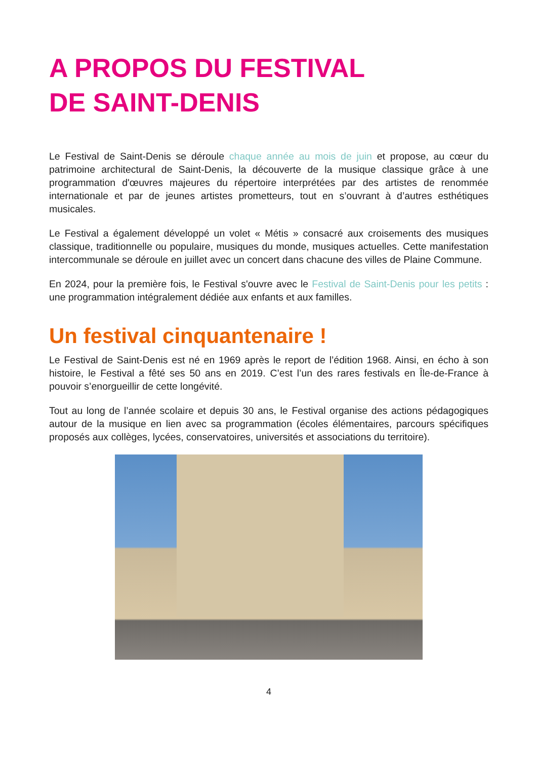A PROPOS DU FESTIVAL
DE SAINT-DENIS
Le Festival de Saint-Denis se déroule chaque année au mois de juin et propose, au cœur du patrimoine architectural de Saint-Denis, la découverte de la musique classique grâce à une programmation d'œuvres majeures du répertoire interprétées par des artistes de renommée internationale et par de jeunes artistes prometteurs, tout en s’ouvrant à d’autres esthétiques musicales.
Le Festival a également développé un volet « Métis » consacré aux croisements des musiques classique, traditionnelle ou populaire, musiques du monde, musiques actuelles. Cette manifestation intercommunale se déroule en juillet avec un concert dans chacune des villes de Plaine Commune.
En 2024, pour la première fois, le Festival s'ouvre avec le Festival de Saint-Denis pour les petits : une programmation intégralement dédiée aux enfants et aux familles.
Un festival cinquantenaire !
Le Festival de Saint-Denis est né en 1969 après le report de l’édition 1968. Ainsi, en écho à son histoire, le Festival a fêté ses 50 ans en 2019. C’est l’un des rares festivals en Île-de-France à pouvoir s’enorgueillir de cette longévité.
Tout au long de l’année scolaire et depuis 30 ans, le Festival organise des actions pédagogiques autour de la musique en lien avec sa programmation (écoles élémentaires, parcours spécifiques proposés aux collèges, lycées, conservatoires, universités et associations du territoire).
4